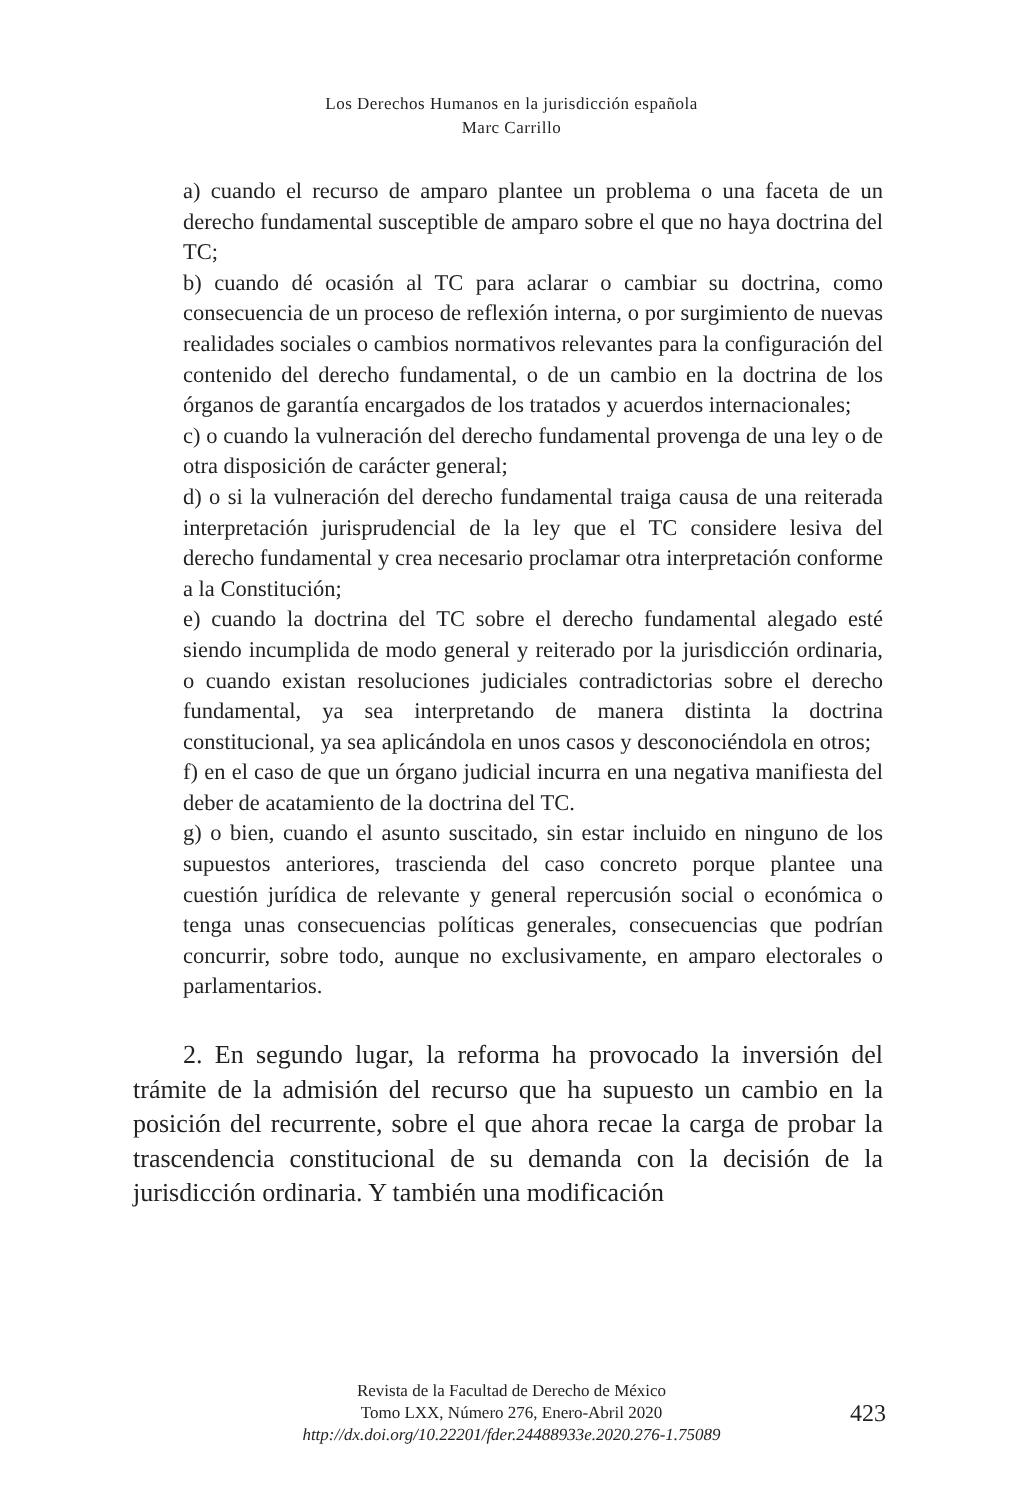Los Derechos Humanos en la jurisdicción española
Marc Carrillo
a) cuando el recurso de amparo plantee un problema o una faceta de un derecho fundamental susceptible de amparo sobre el que no haya doctrina del TC;
b) cuando dé ocasión al TC para aclarar o cambiar su doctrina, como consecuencia de un proceso de reflexión interna, o por surgimiento de nuevas realidades sociales o cambios normativos relevantes para la configuración del contenido del derecho fundamental, o de un cambio en la doctrina de los órganos de garantía encargados de los tratados y acuerdos internacionales;
c) o cuando la vulneración del derecho fundamental provenga de una ley o de otra disposición de carácter general;
d) o si la vulneración del derecho fundamental traiga causa de una reiterada interpretación jurisprudencial de la ley que el TC considere lesiva del derecho fundamental y crea necesario proclamar otra interpretación conforme a la Constitución;
e) cuando la doctrina del TC sobre el derecho fundamental alegado esté siendo incumplida de modo general y reiterado por la jurisdicción ordinaria, o cuando existan resoluciones judiciales contradictorias sobre el derecho fundamental, ya sea interpretando de manera distinta la doctrina constitucional, ya sea aplicándola en unos casos y desconociéndola en otros;
f) en el caso de que un órgano judicial incurra en una negativa manifiesta del deber de acatamiento de la doctrina del TC.
g) o bien, cuando el asunto suscitado, sin estar incluido en ninguno de los supuestos anteriores, trascienda del caso concreto porque plantee una cuestión jurídica de relevante y general repercusión social o económica o tenga unas consecuencias políticas generales, consecuencias que podrían concurrir, sobre todo, aunque no exclusivamente, en amparo electorales o parlamentarios.
2. En segundo lugar, la reforma ha provocado la inversión del trámite de la admisión del recurso que ha supuesto un cambio en la posición del recurrente, sobre el que ahora recae la carga de probar la trascendencia constitucional de su demanda con la decisión de la jurisdicción ordinaria. Y también una modificación
Revista de la Facultad de Derecho de México
Tomo LXX, Número 276, Enero-Abril 2020
http://dx.doi.org/10.22201/fder.24488933e.2020.276-1.75089
423